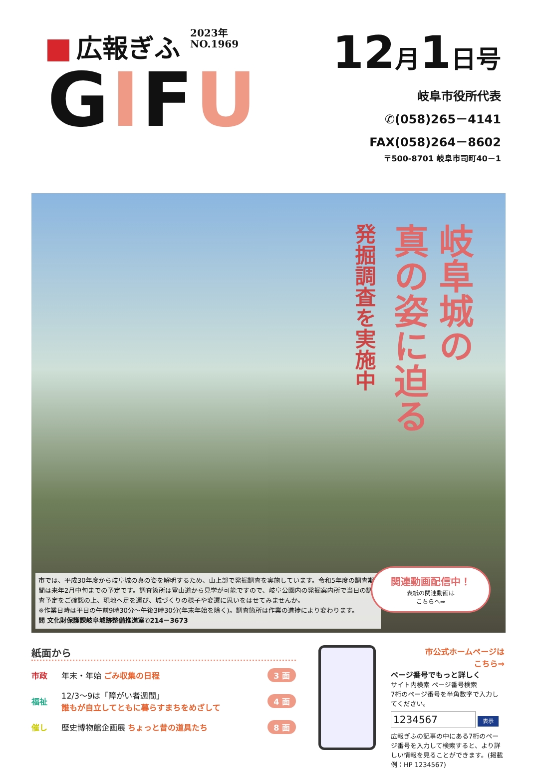広報ぎふ
2023年
NO.1969
GIFU
12月1日号
岐阜市役所代表
✆(058)265－4141
FAX(058)264－8602
〒500-8701 岐阜市司町40－1
岐阜城の
真の姿に迫る
発掘調査を実施中
市では、平成30年度から岐阜城の真の姿を解明するため、山上部で発掘調査を実施しています。令和5年度の調査期間は来年2月中旬までの予定です。調査箇所は登山道から見学が可能ですので、岐阜公園内の発掘案内所で当日の調査予定をご確認の上、現地へ足を運び、城づくりの様子や変遷に思いをはせてみませんか。
※作業日時は平日の午前9時30分～午後3時30分(年末年始を除く)。調査箇所は作業の進捗により変わります。
問 文化財保護課岐阜城跡整備推進室✆214－3673
関連動画配信中！
表紙の関連動画は
こちらへ⇒
紙面から
市政 年末・年始 ごみ収集の日程 3 面
福祉 12/3～9は「障がい者週間」
誰もが自立してともに暮らすまちをめざして 4 面
催し 歴史博物館企画展 ちょっと昔の道具たち 8 面
市公式ホームページは
こちら⇒
ページ番号でもっと詳しく
サイト内検索 ページ番号検索
7桁のページ番号を半角数字で入力してください。
1234567 表示
広報ぎふの記事の中にある7桁のページ番号を入力して検索すると、より詳しい情報を見ることができます。(掲載例：HP 1234567)